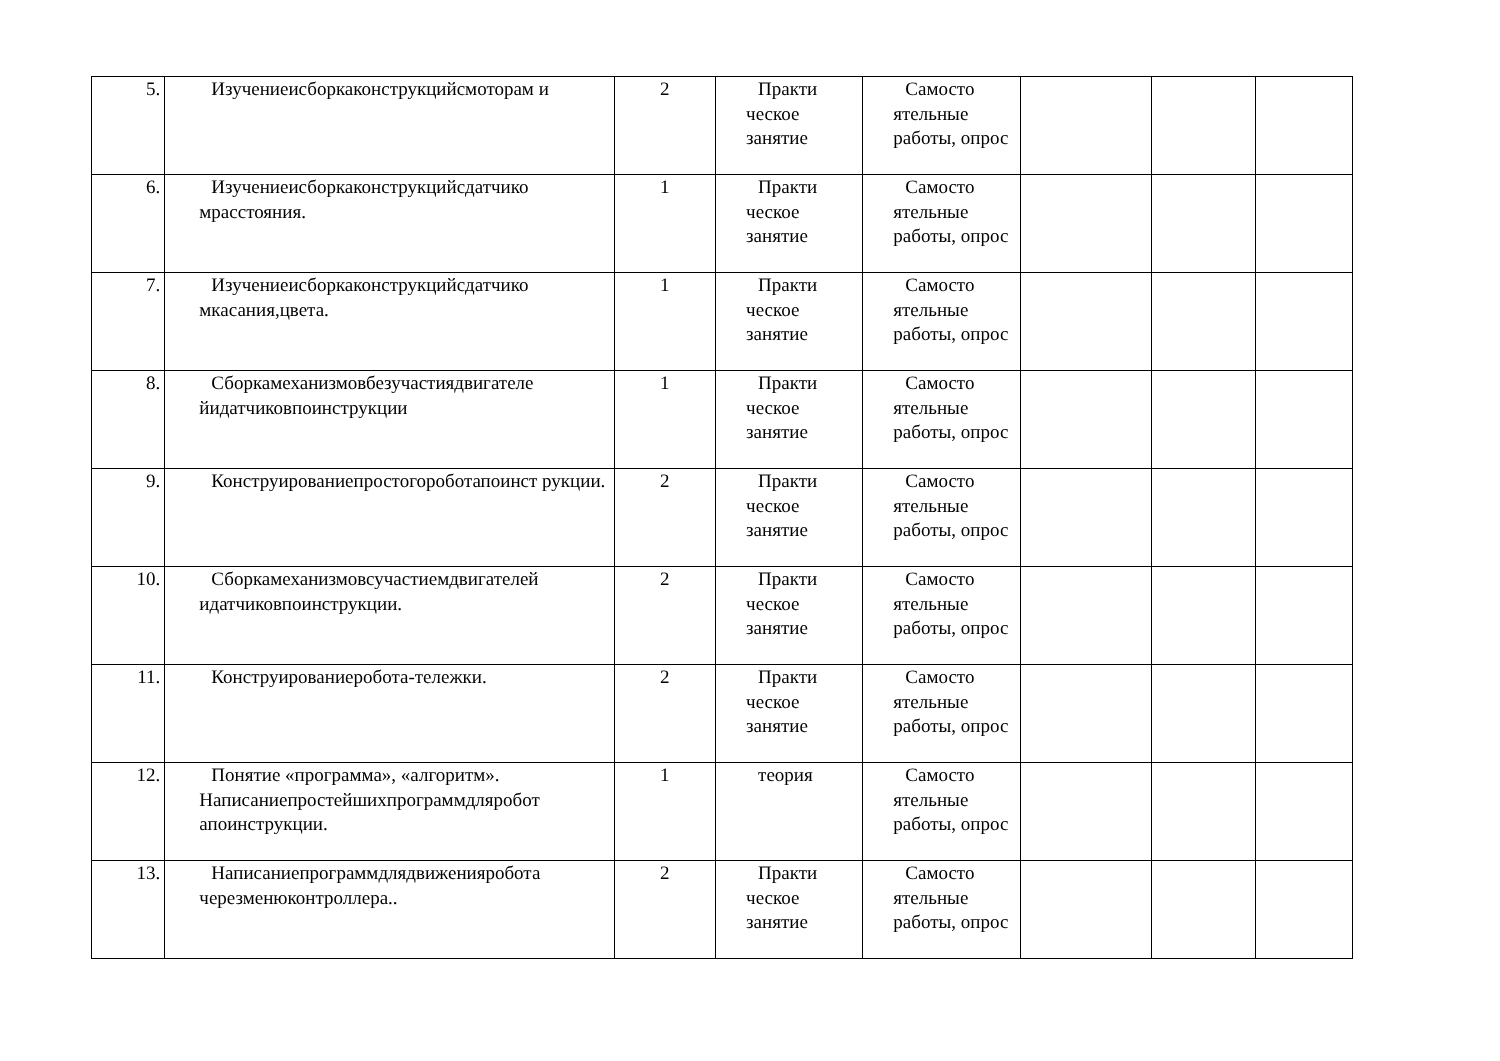| 5. | Изучениеисборкаконструкцийсмоторам и | 2 | Практи ческое занятие | Самосто ятельные работы, опрос | | | |
| 6. | Изучениеисборкаконструкцийсдатчико мрасстояния. | 1 | Практи ческое занятие | Самосто ятельные работы, опрос | | | |
| 7. | Изучениеисборкаконструкцийсдатчико мкасания,цвета. | 1 | Практи ческое занятие | Самосто ятельные работы, опрос | | | |
| 8. | Сборкамеханизмовбезучастиядвигателе йидатчиковпоинструкции | 1 | Практи ческое занятие | Самосто ятельные работы, опрос | | | |
| 9. | Конструированиепростогороботапоинст рукции. | 2 | Практи ческое занятие | Самосто ятельные работы, опрос | | | |
| 10. | Сборкамеханизмовсучастиемдвигателей идатчиковпоинструкции. | 2 | Практи ческое занятие | Самосто ятельные работы, опрос | | | |
| 11. | Конструированиеробота-тележки. | 2 | Практи ческое занятие | Самосто ятельные работы, опрос | | | |
| 12. | Понятие «программа», «алгоритм». Написаниепростейшихпрограммдляробот апоинструкции. | 1 | теория | Самосто ятельные работы, опрос | | | |
| 13. | Написаниепрограммдлядвиженияробота черезменюконтроллера.. | 2 | Практи ческое занятие | Самосто ятельные работы, опрос | | | |